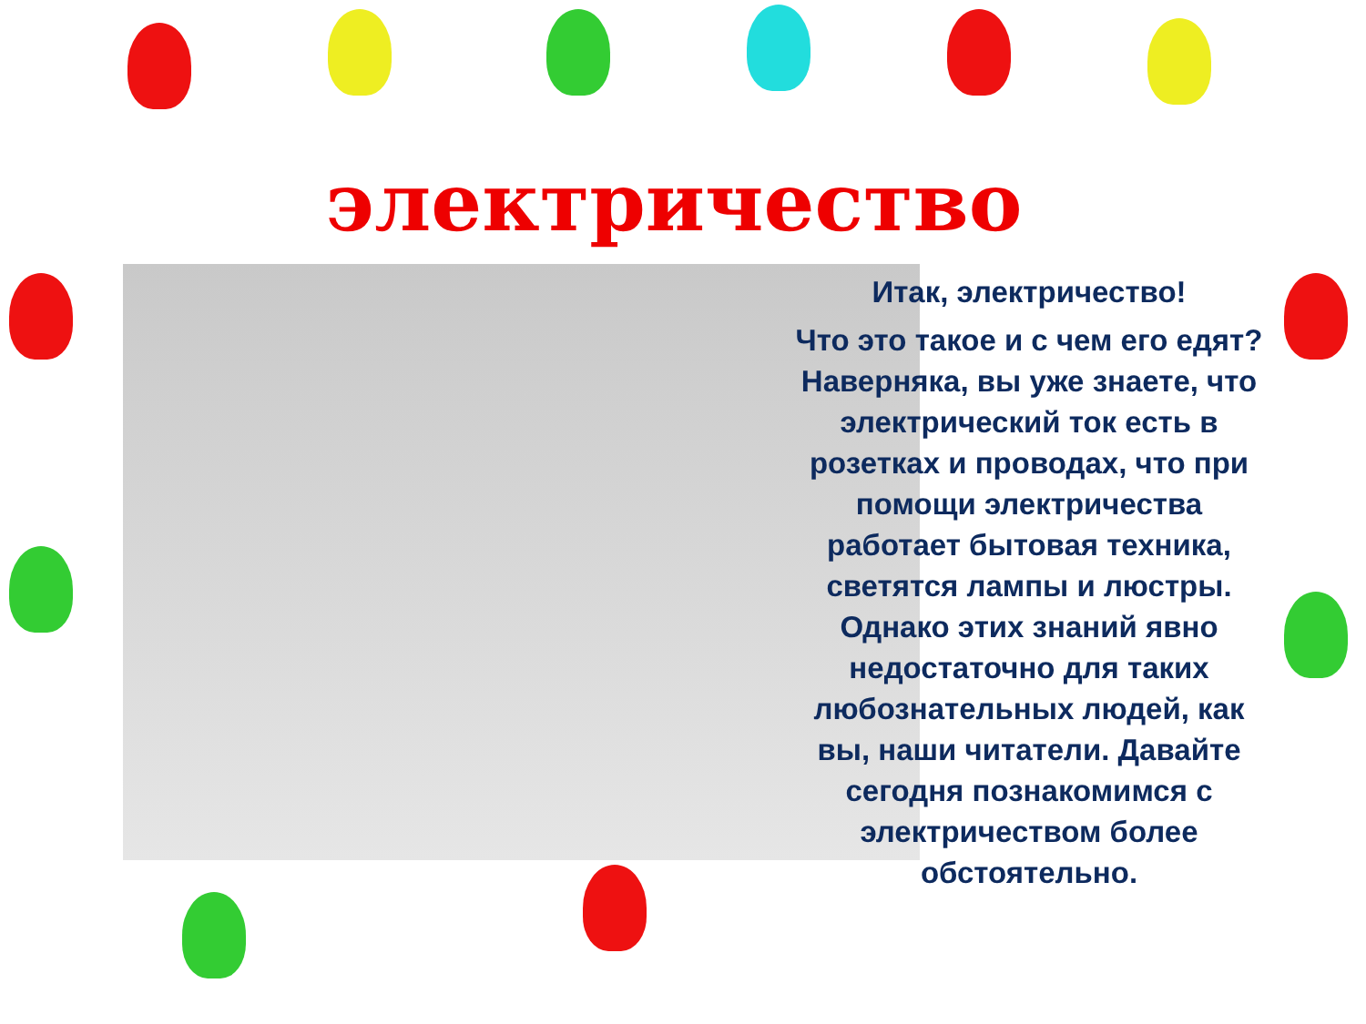электричество
Итак, электричество!
Что это такое и с чем его едят? Наверняка, вы уже знаете, что электрический ток есть в розетках и проводах, что при помощи электричества работает бытовая техника, светятся лампы и люстры. Однако этих знаний явно недостаточно для таких любознательных людей, как вы, наши читатели. Давайте сегодня познакомимся с электричеством более обстоятельно.